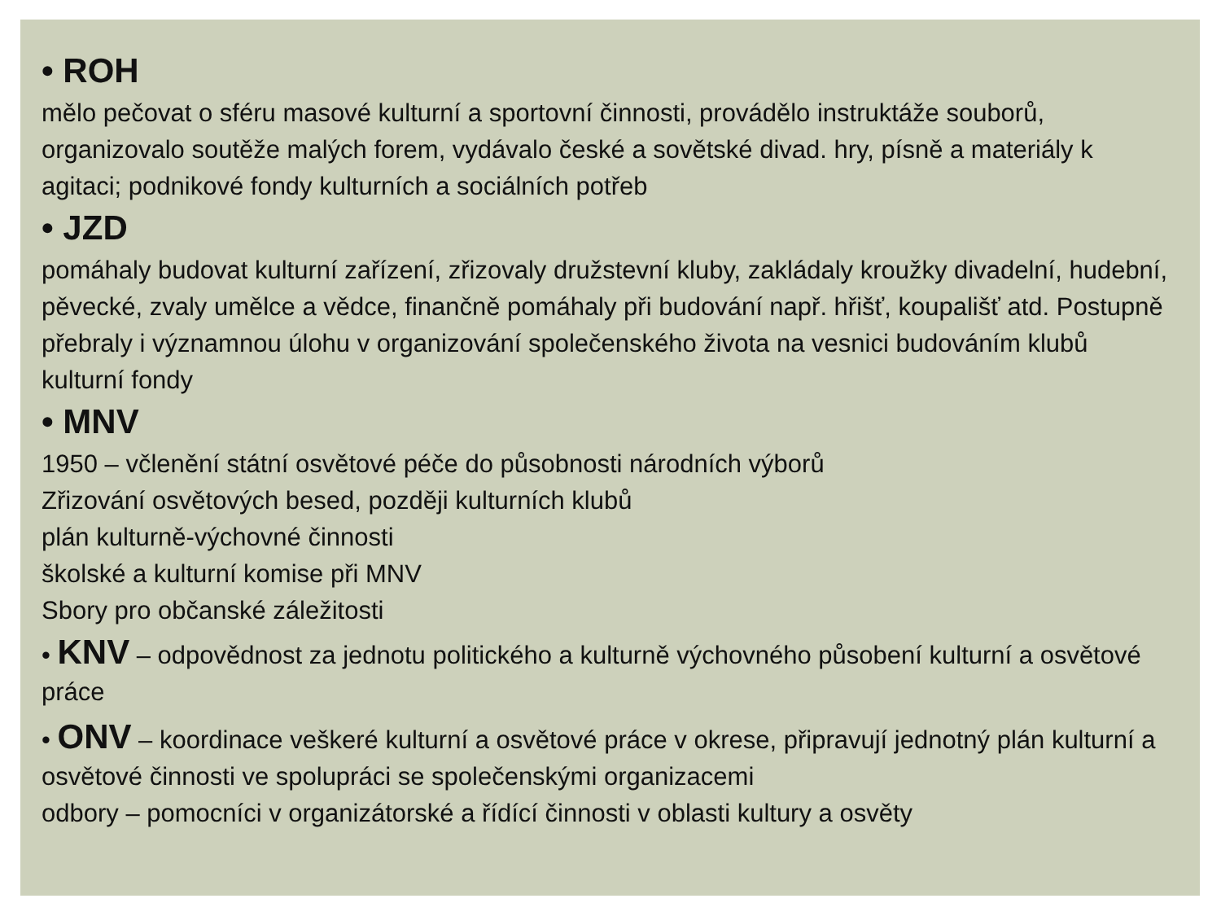• ROH
mělo pečovat o sféru masové kulturní a sportovní činnosti, provádělo instruktáže souborů, organizovalo soutěže malých forem, vydávalo české a sovětské divad. hry, písně a materiály k agitaci; podnikové fondy kulturních a sociálních potřeb
• JZD
pomáhaly budovat kulturní zařízení, zřizovaly družstevní kluby, zakládaly kroužky divadelní, hudební, pěvecké, zvaly umělce a vědce, finančně pomáhaly při budování např. hřišť, koupališť atd. Postupně přebraly i významnou úlohu v organizování společenského života na vesnici budováním klubů
kulturní fondy
• MNV
1950 – včlenění státní osvětové péče do působnosti národních výborů
Zřizování osvětových besed, později kulturních klubů
plán kulturně-výchovné činnosti
školské a kulturní komise při MNV
Sbory pro občanské záležitosti
• KNV – odpovědnost za jednotu politického a kulturně výchovného působení kulturní a osvětové práce
• ONV – koordinace veškeré kulturní a osvětové práce v okrese, připravují jednotný plán kulturní a osvětové činnosti ve spolupráci se společenskými organizacemi
odbory – pomocníci v organizátorské a řídící činnosti v oblasti kultury a osvěty